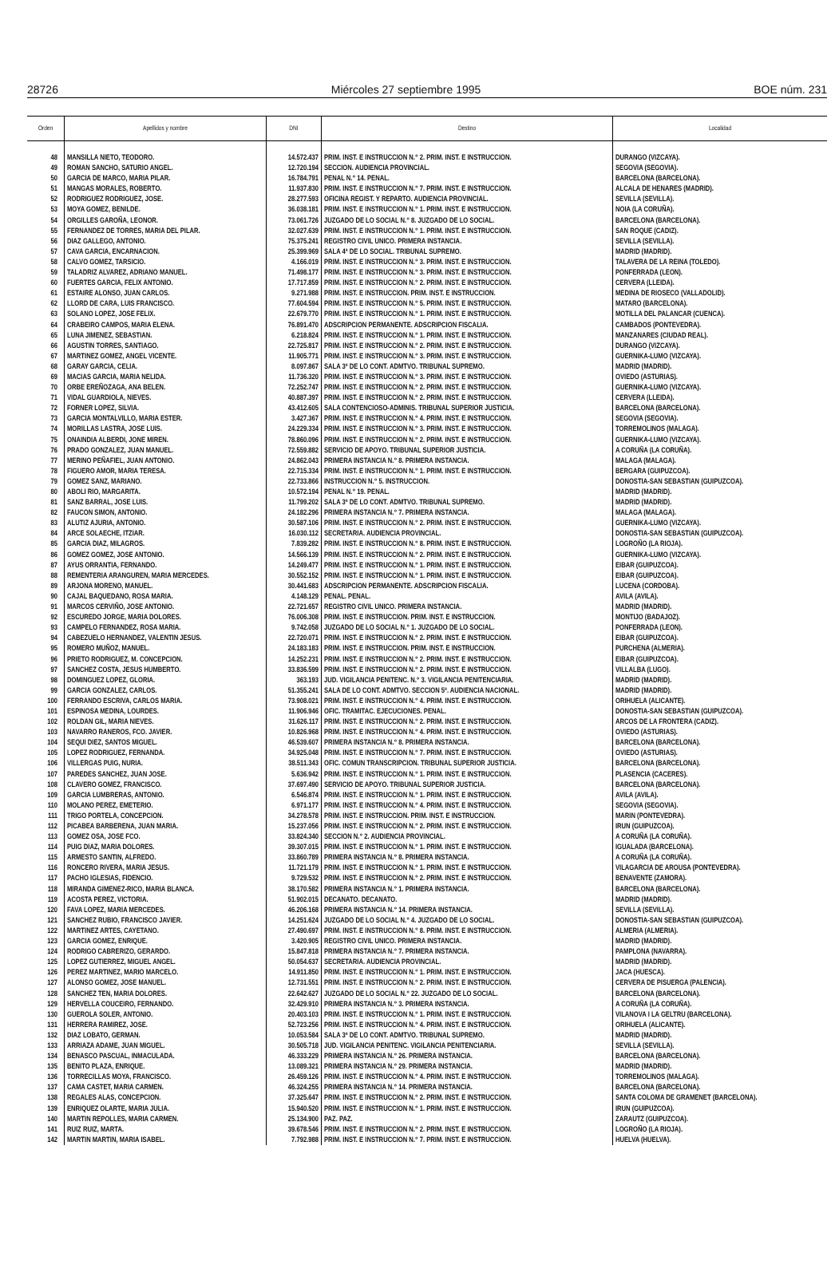28726 Miércoles 27 septiembre 1995 BOE núm. 231
| Orden | Apellidos y nombre | DNI | Destino | Localidad |
| --- | --- | --- | --- | --- |
| 48 | MANSILLA NIETO, TEODORO. | 14.572.437 | PRIM. INST. E INSTRUCCION N.° 2. PRIM. INST. E INSTRUCCION. | DURANGO (VIZCAYA). |
| 49 | ROMAN SANCHO, SATURIO ANGEL. | 12.720.194 | SECCION. AUDIENCIA PROVINCIAL. | SEGOVIA (SEGOVIA). |
| 50 | GARCIA DE MARCO, MARIA PILAR. | 16.784.791 | PENAL N.° 14. PENAL. | BARCELONA (BARCELONA). |
| 51 | MANGAS MORALES, ROBERTO. | 11.937.830 | PRIM. INST. E INSTRUCCION N.° 7. PRIM. INST. E INSTRUCCION. | ALCALA DE HENARES (MADRID). |
| 52 | RODRIGUEZ RODRIGUEZ, JOSE. | 28.277.593 | OFICINA REGIST. Y REPARTO. AUDIENCIA PROVINCIAL. | SEVILLA (SEVILLA). |
| 53 | MOYA GOMEZ, BENILDE. | 36.038.181 | PRIM. INST. E INSTRUCCION N.° 1. PRIM. INST. E INSTRUCCION. | NOIA (LA CORUÑA). |
| 54 | ORGILLES GAROÑA, LEONOR. | 73.061.726 | JUZGADO DE LO SOCIAL N.° 8. JUZGADO DE LO SOCIAL. | BARCELONA (BARCELONA). |
| 55 | FERNANDEZ DE TORRES, MARIA DEL PILAR. | 32.027.639 | PRIM. INST. E INSTRUCCION N.° 1. PRIM. INST. E INSTRUCCION. | SAN ROQUE (CADIZ). |
| 56 | DIAZ GALLEGO, ANTONIO. | 75.375.241 | REGISTRO CIVIL UNICO. PRIMERA INSTANCIA. | SEVILLA (SEVILLA). |
| 57 | CAVA GARCIA, ENCARNACION. | 25.399.969 | SALA 4ª DE LO SOCIAL. TRIBUNAL SUPREMO. | MADRID (MADRID). |
| 58 | CALVO GOMEZ, TARSICIO. | 4.166.019 | PRIM. INST. E INSTRUCCION N.° 3. PRIM. INST. E INSTRUCCION. | TALAVERA DE LA REINA (TOLEDO). |
| 59 | TALADRIZ ALVAREZ, ADRIANO MANUEL. | 71.498.177 | PRIM. INST. E INSTRUCCION N.° 3. PRIM. INST. E INSTRUCCION. | PONFERRADA (LEON). |
| 60 | FUERTES GARCIA, FELIX ANTONIO. | 17.717.859 | PRIM. INST. E INSTRUCCION N.° 2. PRIM. INST. E INSTRUCCION. | CERVERA (LLEIDA). |
| 61 | ESTAIRE ALONSO, JUAN CARLOS. | 9.271.988 | PRIM. INST. E INSTRUCCION. PRIM. INST. E INSTRUCCION. | MEDINA DE RIOSECO (VALLADOLID). |
| 62 | LLORD DE CARA, LUIS FRANCISCO. | 77.604.594 | PRIM. INST. E INSTRUCCION N.° 5. PRIM. INST. E INSTRUCCION. | MATARO (BARCELONA). |
| 63 | SOLANO LOPEZ, JOSE FELIX. | 22.679.770 | PRIM. INST. E INSTRUCCION N.° 1. PRIM. INST. E INSTRUCCION. | MOTILLA DEL PALANCAR (CUENCA). |
| 64 | CRABEIRO CAMPOS, MARIA ELENA. | 76.891.470 | ADSCRIPCION PERMANENTE. ADSCRIPCION FISCALIA. | CAMBADOS (PONTEVEDRA). |
| 65 | LUNA JIMENEZ, SEBASTIAN. | 6.218.824 | PRIM. INST. E INSTRUCCION N.° 1. PRIM. INST. E INSTRUCCION. | MANZANARES (CIUDAD REAL). |
| 66 | AGUSTIN TORRES, SANTIAGO. | 22.725.817 | PRIM. INST. E INSTRUCCION N.° 2. PRIM. INST. E INSTRUCCION. | DURANGO (VIZCAYA). |
| 67 | MARTINEZ GOMEZ, ANGEL VICENTE. | 11.905.771 | PRIM. INST. E INSTRUCCION N.° 3. PRIM. INST. E INSTRUCCION. | GUERNIKA-LUMO (VIZCAYA). |
| 68 | GARAY GARCIA, CELIA. | 8.097.867 | SALA 3ª DE LO CONT. ADMTVO. TRIBUNAL SUPREMO. | MADRID (MADRID). |
| 69 | MACIAS GARCIA, MARIA NELIDA. | 11.736.320 | PRIM. INST. E INSTRUCCION N.° 3. PRIM. INST. E INSTRUCCION. | OVIEDO (ASTURIAS). |
| 70 | ORBE EREÑOZAGA, ANA BELEN. | 72.252.747 | PRIM. INST. E INSTRUCCION N.° 2. PRIM. INST. E INSTRUCCION. | GUERNIKA-LUMO (VIZCAYA). |
| 71 | VIDAL GUARDIOLA, NIEVES. | 40.887.397 | PRIM. INST. E INSTRUCCION N.° 2. PRIM. INST. E INSTRUCCION. | CERVERA (LLEIDA). |
| 72 | FORNER LOPEZ, SILVIA. | 43.412.605 | SALA CONTENCIOSO-ADMINIS. TRIBUNAL SUPERIOR JUSTICIA. | BARCELONA (BARCELONA). |
| 73 | GARCIA MONTALVILLO, MARIA ESTER. | 3.427.367 | PRIM. INST. E INSTRUCCION N.° 4. PRIM. INST. E INSTRUCCION. | SEGOVIA (SEGOVIA). |
| 74 | MORILLAS LASTRA, JOSE LUIS. | 24.229.334 | PRIM. INST. E INSTRUCCION N.° 3. PRIM. INST. E INSTRUCCION. | TORREMOLINOS (MALAGA). |
| 75 | ONAINDIA ALBERDI, JONE MIREN. | 78.860.096 | PRIM. INST. E INSTRUCCION N.° 2. PRIM. INST. E INSTRUCCION. | GUERNIKA-LUMO (VIZCAYA). |
| 76 | PRADO GONZALEZ, JUAN MANUEL. | 72.559.882 | SERVICIO DE APOYO. TRIBUNAL SUPERIOR JUSTICIA. | A CORUÑA (LA CORUÑA). |
| 77 | MERINO PEÑAFIEL, JUAN ANTONIO. | 24.862.043 | PRIMERA INSTANCIA N.° 8. PRIMERA INSTANCIA. | MALAGA (MALAGA). |
| 78 | FIGUERO AMOR, MARIA TERESA. | 22.715.334 | PRIM. INST. E INSTRUCCION N.° 1. PRIM. INST. E INSTRUCCION. | BERGARA (GUIPUZCOA). |
| 79 | GOMEZ SANZ, MARIANO. | 22.733.866 | INSTRUCCION N.° 5. INSTRUCCION. | DONOSTIA-SAN SEBASTIAN (GUIPUZCOA). |
| 80 | ABOLI RIO, MARGARITA. | 10.572.194 | PENAL N.° 19. PENAL. | MADRID (MADRID). |
| 81 | SANZ BARRAL, JOSE LUIS. | 11.799.202 | SALA 3ª DE LO CONT. ADMTVO. TRIBUNAL SUPREMO. | MADRID (MADRID). |
| 82 | FAUCON SIMON, ANTONIO. | 24.182.296 | PRIMERA INSTANCIA N.° 7. PRIMERA INSTANCIA. | MALAGA (MALAGA). |
| 83 | ALUTIZ AJURIA, ANTONIO. | 30.587.106 | PRIM. INST. E INSTRUCCION N.° 2. PRIM. INST. E INSTRUCCION. | GUERNIKA-LUMO (VIZCAYA). |
| 84 | ARCE SOLAECHE, ITZIAR. | 16.030.112 | SECRETARIA. AUDIENCIA PROVINCIAL. | DONOSTIA-SAN SEBASTIAN (GUIPUZCOA). |
| 85 | GARCIA DIAZ, MILAGROS. | 7.839.282 | PRIM. INST. E INSTRUCCION N.° 8. PRIM. INST. E INSTRUCCION. | LOGROÑO (LA RIOJA). |
| 86 | GOMEZ GOMEZ, JOSE ANTONIO. | 14.566.139 | PRIM. INST. E INSTRUCCION N.° 2. PRIM. INST. E INSTRUCCION. | GUERNIKA-LUMO (VIZCAYA). |
| 87 | AYUS ORRANTIA, FERNANDO. | 14.249.477 | PRIM. INST. E INSTRUCCION N.° 1. PRIM. INST. E INSTRUCCION. | EIBAR (GUIPUZCOA). |
| 88 | REMENTERIA ARANGUREN, MARIA MERCEDES. | 30.552.152 | PRIM. INST. E INSTRUCCION N.° 1. PRIM. INST. E INSTRUCCION. | EIBAR (GUIPUZCOA). |
| 89 | ARJONA MORENO, MANUEL. | 30.441.683 | ADSCRIPCION PERMANENTE. ADSCRIPCION FISCALIA. | LUCENA (CORDOBA). |
| 90 | CAJAL BAQUEDANO, ROSA MARIA. | 4.148.129 | PENAL. PENAL. | AVILA (AVILA). |
| 91 | MARCOS CERVIÑO, JOSE ANTONIO. | 22.721.657 | REGISTRO CIVIL UNICO. PRIMERA INSTANCIA. | MADRID (MADRID). |
| 92 | ESCUREDO JORGE, MARIA DOLORES. | 76.006.308 | PRIM. INST. E INSTRUCCION. PRIM. INST. E INSTRUCCION. | MONTIJO (BADAJOZ). |
| 93 | CAMPELO FERNANDEZ, ROSA MARIA. | 9.742.058 | JUZGADO DE LO SOCIAL N.° 1. JUZGADO DE LO SOCIAL. | PONFERRADA (LEON). |
| 94 | CABEZUELO HERNANDEZ, VALENTIN JESUS. | 22.720.071 | PRIM. INST. E INSTRUCCION N.° 2. PRIM. INST. E INSTRUCCION. | EIBAR (GUIPUZCOA). |
| 95 | ROMERO MUÑOZ, MANUEL. | 24.183.183 | PRIM. INST. E INSTRUCCION. PRIM. INST. E INSTRUCCION. | PURCHENA (ALMERIA). |
| 96 | PRIETO RODRIGUEZ, M. CONCEPCION. | 14.252.231 | PRIM. INST. E INSTRUCCION N.° 2. PRIM. INST. E INSTRUCCION. | EIBAR (GUIPUZCOA). |
| 97 | SANCHEZ COSTA, JESUS HUMBERTO. | 33.836.599 | PRIM. INST. E INSTRUCCION N.° 2. PRIM. INST. E INSTRUCCION. | VILLALBA (LUGO). |
| 98 | DOMINGUEZ LOPEZ, GLORIA. | 363.193 | JUD. VIGILANCIA PENITENC. N.° 3. VIGILANCIA PENITENCIARIA. | MADRID (MADRID). |
| 99 | GARCIA GONZALEZ, CARLOS. | 51.355.241 | SALA DE LO CONT. ADMTVO. SECCION 5ª. AUDIENCIA NACIONAL. | MADRID (MADRID). |
| 100 | FERRANDO ESCRIVA, CARLOS MARIA. | 73.908.021 | PRIM. INST. E INSTRUCCION N.° 4. PRIM. INST. E INSTRUCCION. | ORIHUELA (ALICANTE). |
| 101 | ESPINOSA MEDINA, LOURDES. | 11.906.946 | OFIC. TRAMITAC. EJECUCIONES. PENAL. | DONOSTIA-SAN SEBASTIAN (GUIPUZCOA). |
| 102 | ROLDAN GIL, MARIA NIEVES. | 31.626.117 | PRIM. INST. E INSTRUCCION N.° 2. PRIM. INST. E INSTRUCCION. | ARCOS DE LA FRONTERA (CADIZ). |
| 103 | NAVARRO RANEROS, FCO. JAVIER. | 10.826.968 | PRIM. INST. E INSTRUCCION N.° 4. PRIM. INST. E INSTRUCCION. | OVIEDO (ASTURIAS). |
| 104 | SEQUI DIEZ, SANTOS MIGUEL. | 46.539.607 | PRIMERA INSTANCIA N.° 8. PRIMERA INSTANCIA. | BARCELONA (BARCELONA). |
| 105 | LOPEZ RODRIGUEZ, FERNANDA. | 34.925.048 | PRIM. INST. E INSTRUCCION N.° 7. PRIM. INST. E INSTRUCCION. | OVIEDO (ASTURIAS). |
| 106 | VILLERGAS PUIG, NURIA. | 38.511.343 | OFIC. COMUN TRANSCRIPCION. TRIBUNAL SUPERIOR JUSTICIA. | BARCELONA (BARCELONA). |
| 107 | PAREDES SANCHEZ, JUAN JOSE. | 5.636.942 | PRIM. INST. E INSTRUCCION N.° 1. PRIM. INST. E INSTRUCCION. | PLASENCIA (CACERES). |
| 108 | CLAVERO GOMEZ, FRANCISCO. | 37.697.490 | SERVICIO DE APOYO. TRIBUNAL SUPERIOR JUSTICIA. | BARCELONA (BARCELONA). |
| 109 | GARCIA LUMBRERAS, ANTONIO. | 6.546.874 | PRIM. INST. E INSTRUCCION N.° 1. PRIM. INST. E INSTRUCCION. | AVILA (AVILA). |
| 110 | MOLANO PEREZ, EMETERIO. | 6.971.177 | PRIM. INST. E INSTRUCCION N.° 4. PRIM. INST. E INSTRUCCION. | SEGOVIA (SEGOVIA). |
| 111 | TRIGO PORTELA, CONCEPCION. | 34.278.578 | PRIM. INST. E INSTRUCCION. PRIM. INST. E INSTRUCCION. | MARIN (PONTEVEDRA). |
| 112 | PICABEA BARBERENA, JUAN MARIA. | 15.237.056 | PRIM. INST. E INSTRUCCION N.° 2. PRIM. INST. E INSTRUCCION. | IRUN (GUIPUZCOA). |
| 113 | GOMEZ OSA, JOSE FCO. | 33.824.340 | SECCION N.° 2. AUDIENCIA PROVINCIAL. | A CORUÑA (LA CORUÑA). |
| 114 | PUIG DIAZ, MARIA DOLORES. | 39.307.015 | PRIM. INST. E INSTRUCCION N.° 1. PRIM. INST. E INSTRUCCION. | IGUALADA (BARCELONA). |
| 115 | ARMESTO SANTIN, ALFREDO. | 33.860.789 | PRIMERA INSTANCIA N.° 8. PRIMERA INSTANCIA. | A CORUÑA (LA CORUÑA). |
| 116 | RONCERO RIVERA, MARIA JESUS. | 11.721.179 | PRIM. INST. E INSTRUCCION N.° 1. PRIM. INST. E INSTRUCCION. | VILAGARCIA DE AROUSA (PONTEVEDRA). |
| 117 | PACHO IGLESIAS, FIDENCIO. | 9.729.532 | PRIM. INST. E INSTRUCCION N.° 2. PRIM. INST. E INSTRUCCION. | BENAVENTE (ZAMORA). |
| 118 | MIRANDA GIMENEZ-RICO, MARIA BLANCA. | 38.170.582 | PRIMERA INSTANCIA N.° 1. PRIMERA INSTANCIA. | BARCELONA (BARCELONA). |
| 119 | ACOSTA PEREZ, VICTORIA. | 51.902.015 | DECANATO. DECANATO. | MADRID (MADRID). |
| 120 | FAVA LOPEZ, MARIA MERCEDES. | 46.206.168 | PRIMERA INSTANCIA N.° 14. PRIMERA INSTANCIA. | SEVILLA (SEVILLA). |
| 121 | SANCHEZ RUBIO, FRANCISCO JAVIER. | 14.251.624 | JUZGADO DE LO SOCIAL N.° 4. JUZGADO DE LO SOCIAL. | DONOSTIA-SAN SEBASTIAN (GUIPUZCOA). |
| 122 | MARTINEZ ARTES, CAYETANO. | 27.490.697 | PRIM. INST. E INSTRUCCION N.° 8. PRIM. INST. E INSTRUCCION. | ALMERIA (ALMERIA). |
| 123 | GARCIA GOMEZ, ENRIQUE. | 3.420.905 | REGISTRO CIVIL UNICO. PRIMERA INSTANCIA. | MADRID (MADRID). |
| 124 | RODRIGO CABRERIZO, GERARDO. | 15.847.818 | PRIMERA INSTANCIA N.° 7. PRIMERA INSTANCIA. | PAMPLONA (NAVARRA). |
| 125 | LOPEZ GUTIERREZ, MIGUEL ANGEL. | 50.054.637 | SECRETARIA. AUDIENCIA PROVINCIAL. | MADRID (MADRID). |
| 126 | PEREZ MARTINEZ, MARIO MARCELO. | 14.911.850 | PRIM. INST. E INSTRUCCION N.° 1. PRIM. INST. E INSTRUCCION. | JACA (HUESCA). |
| 127 | ALONSO GOMEZ, JOSE MANUEL. | 12.731.551 | PRIM. INST. E INSTRUCCION N.° 2. PRIM. INST. E INSTRUCCION. | CERVERA DE PISUERGA (PALENCIA). |
| 128 | SANCHEZ TEN, MARIA DOLORES. | 22.642.627 | JUZGADO DE LO SOCIAL N.° 22. JUZGADO DE LO SOCIAL. | BARCELONA (BARCELONA). |
| 129 | HERVELLA COUCEIRO, FERNANDO. | 32.429.910 | PRIMERA INSTANCIA N.° 3. PRIMERA INSTANCIA. | A CORUÑA (LA CORUÑA). |
| 130 | GUEROLA SOLER, ANTONIO. | 20.403.103 | PRIM. INST. E INSTRUCCION N.° 1. PRIM. INST. E INSTRUCCION. | VILANOVA I LA GELTRU (BARCELONA). |
| 131 | HERRERA RAMIREZ, JOSE. | 52.723.256 | PRIM. INST. E INSTRUCCION N.° 4. PRIM. INST. E INSTRUCCION. | ORIHUELA (ALICANTE). |
| 132 | DIAZ LOBATO, GERMAN. | 10.053.584 | SALA 3ª DE LO CONT. ADMTVO. TRIBUNAL SUPREMO. | MADRID (MADRID). |
| 133 | ARRIAZA ADAME, JUAN MIGUEL. | 30.505.718 | JUD. VIGILANCIA PENITENC. VIGILANCIA PENITENCIARIA. | SEVILLA (SEVILLA). |
| 134 | BENASCO PASCUAL, INMACULADA. | 46.333.229 | PRIMERA INSTANCIA N.° 26. PRIMERA INSTANCIA. | BARCELONA (BARCELONA). |
| 135 | BENITO PLAZA, ENRIQUE. | 13.089.321 | PRIMERA INSTANCIA N.° 29. PRIMERA INSTANCIA. | MADRID (MADRID). |
| 136 | TORRECILLAS MOYA, FRANCISCO. | 26.459.126 | PRIM. INST. E INSTRUCCION N.° 4. PRIM. INST. E INSTRUCCION. | TORREMOLINOS (MALAGA). |
| 137 | CAMA CASTET, MARIA CARMEN. | 46.324.255 | PRIMERA INSTANCIA N.° 14. PRIMERA INSTANCIA. | BARCELONA (BARCELONA). |
| 138 | REGALES ALAS, CONCEPCION. | 37.325.647 | PRIM. INST. E INSTRUCCION N.° 2. PRIM. INST. E INSTRUCCION. | SANTA COLOMA DE GRAMENET (BARCELONA). |
| 139 | ENRIQUEZ OLARTE, MARIA JULIA. | 15.940.520 | PRIM. INST. E INSTRUCCION N.° 1. PRIM. INST. E INSTRUCCION. | IRUN (GUIPUZCOA). |
| 140 | MARTIN REPOLLES, MARIA CARMEN. | 25.134.900 | PAZ. PAZ. | ZARAUTZ (GUIPUZCOA). |
| 141 | RUIZ RUIZ, MARTA. | 39.678.546 | PRIM. INST. E INSTRUCCION N.° 2. PRIM. INST. E INSTRUCCION. | LOGROÑO (LA RIOJA). |
| 142 | MARTIN MARTIN, MARIA ISABEL. | 7.792.988 | PRIM. INST. E INSTRUCCION N.° 7. PRIM. INST. E INSTRUCCION. | HUELVA (HUELVA). |